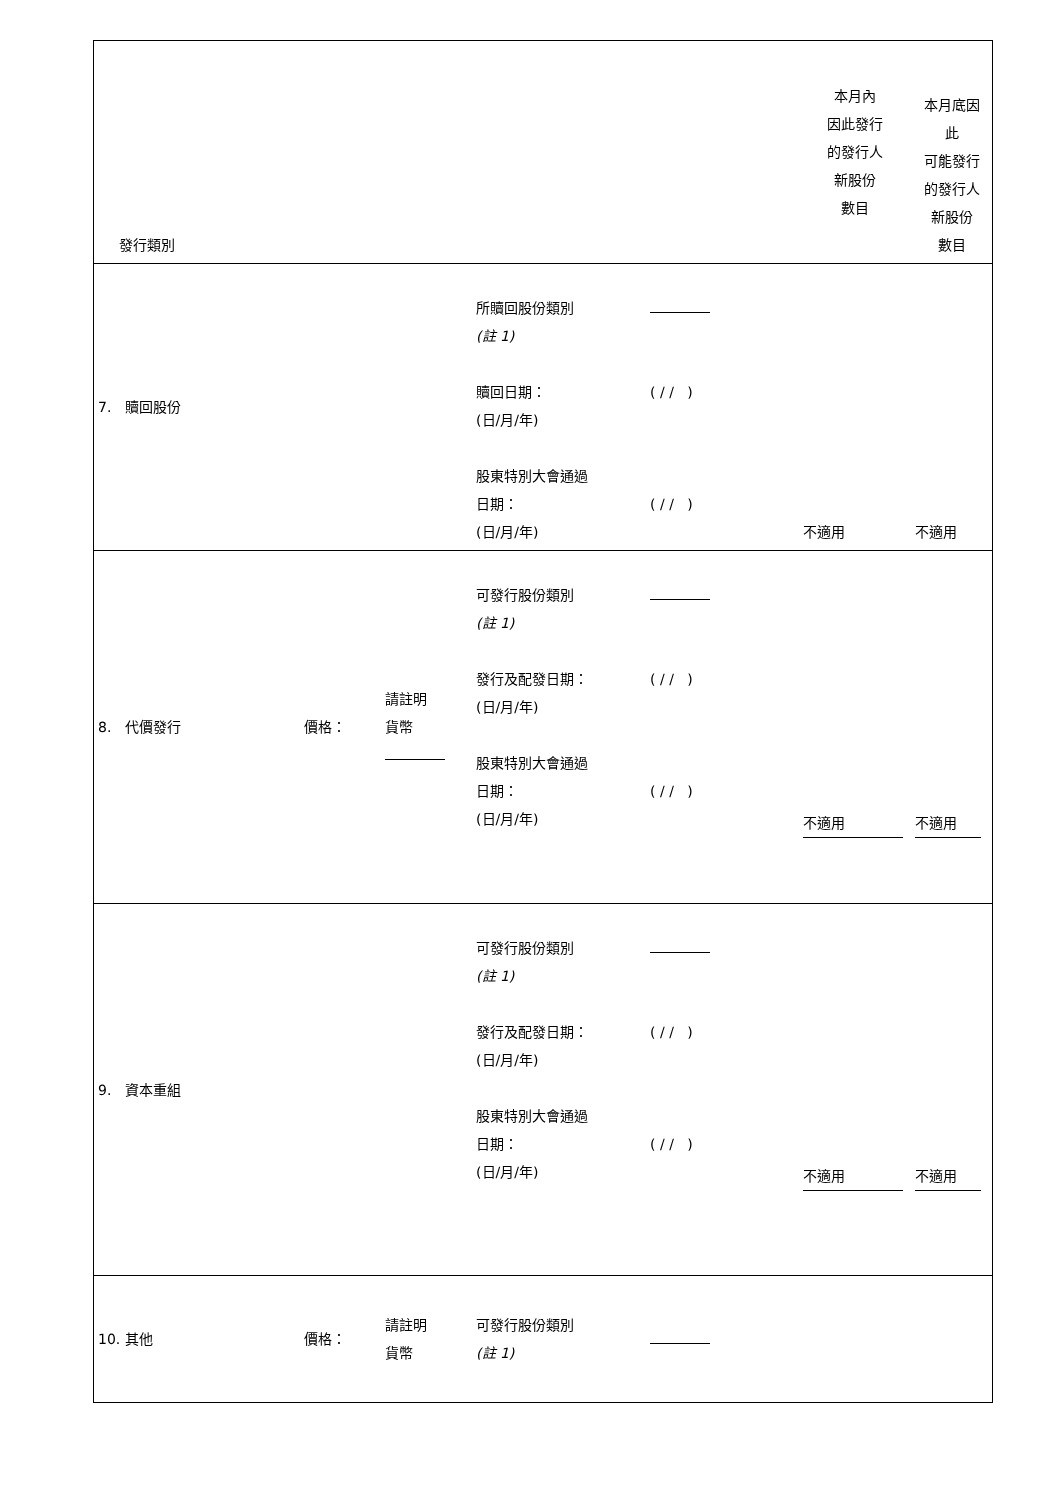| 發行類別 | | | | | 本月內 因此發行 的發行人 新股份 數目 | 本月底因 此 可能發行 的發行人 新股份 數目 |
| 7. 贖回股份 | | | 所贖回股份類別 (註 1) 贖回日期： (日/月/年) 股東特別大會通過 日期： (日/月/年) | ( / / ) ( / / ) | 不適用 | 不適用 |
| 8. 代價發行 | 價格： | 請註明 貨幣 | 可發行股份類別 (註 1) 發行及配發日期： (日/月/年) 股東特別大會通過 日期： (日/月/年) | ( / / ) ( / / ) | 不適用 | 不適用 |
| 9. 資本重組 | | | 可發行股份類別 (註 1) 發行及配發日期： (日/月/年) 股東特別大會通過 日期： (日/月/年) | ( / / ) ( / / ) | 不適用 | 不適用 |
| 10. 其他 | 價格： | 請註明 貨幣 | 可發行股份類別 (註 1) | | | |